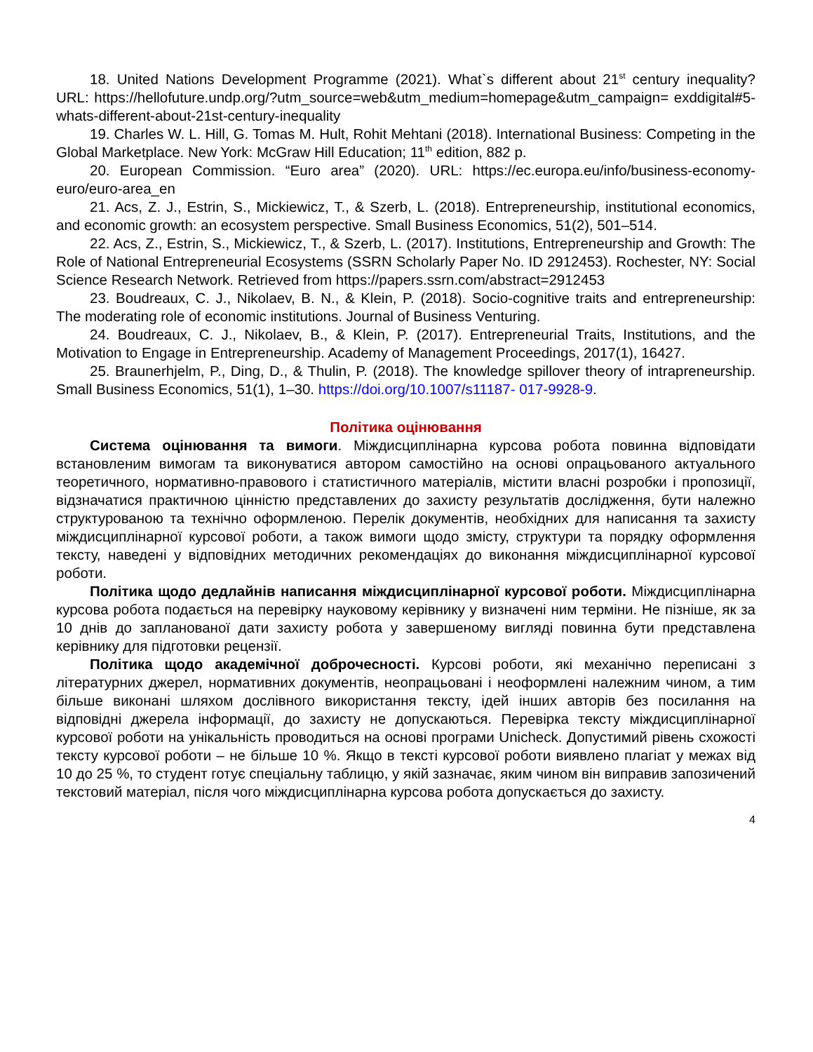18. United Nations Development Programme (2021). What`s different about 21<sup>st</sup> century inequality? URL: https://hellofuture.undp.org/?utm_source=web&utm_medium=homepage&utm_campaign= exddigital#5-whats-different-about-21st-century-inequality
19. Charles W. L. Hill, G. Tomas M. Hult, Rohit Mehtani (2018). International Business: Competing in the Global Marketplace. New York: McGraw Hill Education; 11<sup>th</sup> edition, 882 p.
20. European Commission. “Euro area” (2020). URL: https://ec.europa.eu/info/business-economy-euro/euro-area_en
21. Acs, Z. J., Estrin, S., Mickiewicz, T., & Szerb, L. (2018). Entrepreneurship, institutional economics, and economic growth: an ecosystem perspective. Small Business Economics, 51(2), 501–514.
22. Acs, Z., Estrin, S., Mickiewicz, T., & Szerb, L. (2017). Institutions, Entrepreneurship and Growth: The Role of National Entrepreneurial Ecosystems (SSRN Scholarly Paper No. ID 2912453). Rochester, NY: Social Science Research Network. Retrieved from https://papers.ssrn.com/abstract=2912453
23. Boudreaux, C. J., Nikolaev, B. N., & Klein, P. (2018). Socio-cognitive traits and entrepreneurship: The moderating role of economic institutions. Journal of Business Venturing.
24. Boudreaux, C. J., Nikolaev, B., & Klein, P. (2017). Entrepreneurial Traits, Institutions, and the Motivation to Engage in Entrepreneurship. Academy of Management Proceedings, 2017(1), 16427.
25. Braunerhjelm, P., Ding, D., & Thulin, P. (2018). The knowledge spillover theory of intrapreneurship. Small Business Economics, 51(1), 1–30. https://doi.org/10.1007/s11187- 017-9928-9.
Політика оцінювання
Система оцінювання та вимоги. Міждисциплінарна курсова робота повинна відповідати встановленим вимогам та виконуватися автором самостійно на основі опрацьованого актуального теоретичного, нормативно-правового і статистичного матеріалів, містити власні розробки і пропозиції, відзначатися практичною цінністю представлених до захисту результатів дослідження, бути належно структурованою та технічно оформленою. Перелік документів, необхідних для написання та захисту міждисциплінарної курсової роботи, а також вимоги щодо змісту, структури та порядку оформлення тексту, наведені у відповідних методичних рекомендаціях до виконання міждисциплінарної курсової роботи.
Політика щодо дедлайнів написання міждисциплінарної курсової роботи. Міждисциплінарна курсова робота подається на перевірку науковому керівнику у визначені ним терміни. Не пізніше, як за 10 днів до запланованої дати захисту робота у завершеному вигляді повинна бути представлена керівнику для підготовки рецензії.
Політика щодо академічної доброчесності. Курсові роботи, які механічно переписані з літературних джерел, нормативних документів, неопрацьовані і неоформлені належним чином, а тим більше виконані шляхом дослівного використання тексту, ідей інших авторів без посилання на відповідні джерела інформації, до захисту не допускаються. Перевірка тексту міждисциплінарної курсової роботи на унікальність проводиться на основі програми Unicheck. Допустимий рівень схожості тексту курсової роботи – не більше 10 %. Якщо в тексті курсової роботи виявлено плагіат у межах від 10 до 25 %, то студент готує спеціальну таблицю, у якій зазначає, яким чином він виправив запозичений текстовий матеріал, після чого міждисциплінарна курсова робота допускається до захисту.
4